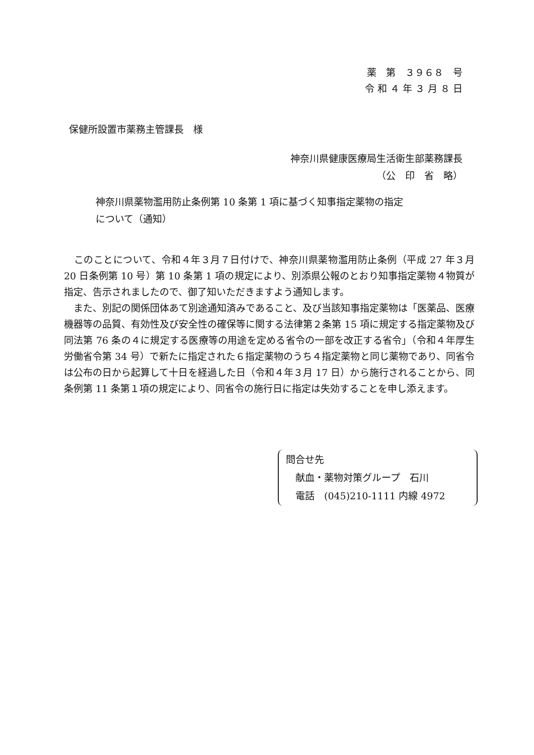薬　第　３９６８　号
令 和 ４ 年 ３ 月 ８ 日
保健所設置市薬務主管課長　様
神奈川県健康医療局生活衛生部薬務課長
（公　印　省　略）
神奈川県薬物濫用防止条例第 10 条第 1 項に基づく知事指定薬物の指定
について（通知）
　このことについて、令和４年３月７日付けで、神奈川県薬物濫用防止条例（平成 27 年３月 20 日条例第 10 号）第 10 条第 1 項の規定により、別添県公報のとおり知事指定薬物４物質が指定、告示されましたので、御了知いただきますよう通知します。
　また、別記の関係団体あて別途通知済みであること、及び当該知事指定薬物は「医薬品、医療機器等の品質、有効性及び安全性の確保等に関する法律第２条第 15 項に規定する指定薬物及び同法第 76 条の４に規定する医療等の用途を定める省令の一部を改正する省令」（令和４年厚生労働省令第 34 号）で新たに指定された６指定薬物のうち４指定薬物と同じ薬物であり、同省令は公布の日から起算して十日を経過した日（令和４年３月 17 日）から施行されることから、同条例第 11 条第１項の規定により、同省令の施行日に指定は失効することを申し添えます。
問合せ先
　献血・薬物対策グループ　石川
　電話　(045)210-1111 内線 4972